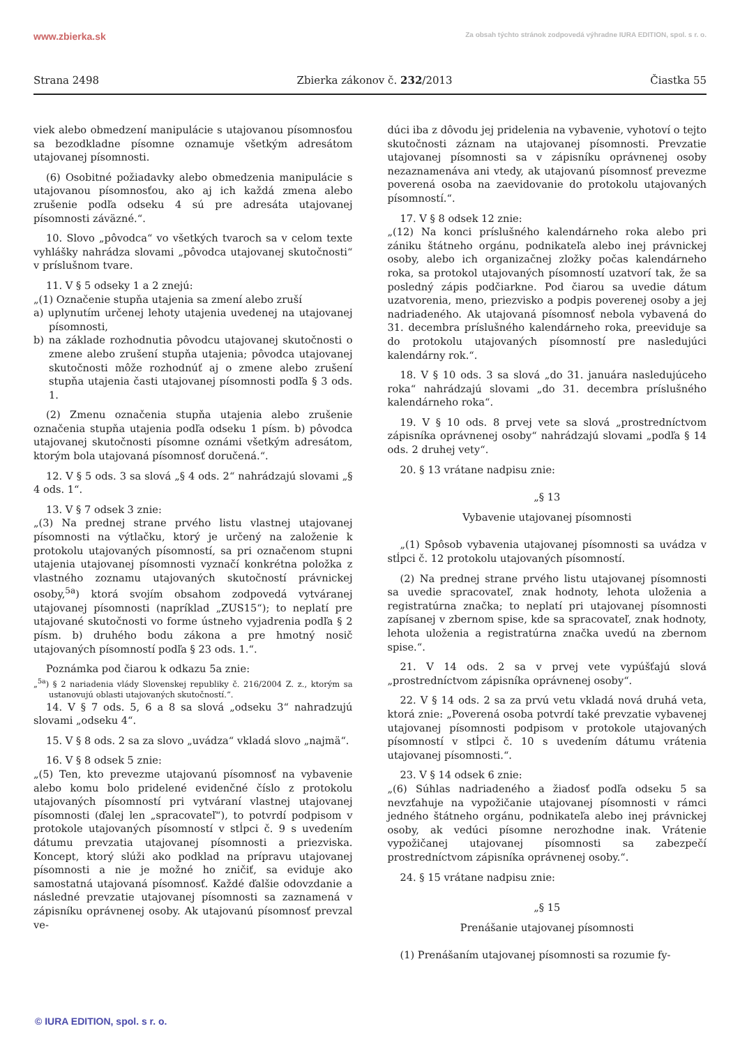www.zbierka.sk Za obsah týchto stránok zodpovedá výhradne IURA EDITION, spol. s r. o.
Strana 2498 Zbierka zákonov č. 232/2013 Čiastka 55
viek alebo obmedzení manipulácie s utajovanou písomnosťou sa bezodkladne písomne oznamuje všetkým adresátom utajovanej písomnosti.
(6) Osobitné požiadavky alebo obmedzenia manipulácie s utajovanou písomnosťou, ako aj ich každá zmena alebo zrušenie podľa odseku 4 sú pre adresáta utajovanej písomnosti záväzné.“.
10. Slovo „pôvodca“ vo všetkých tvaroch sa v celom texte vyhlášky nahrádza slovami „pôvodca utajovanej skutočnosti“ v príslušnom tvare.
11. V § 5 odseky 1 a 2 znejú:
„(1) Označenie stupňa utajenia sa zmení alebo zruší
a) uplynutím určenej lehoty utajenia uvedenej na utajovanej písomnosti,
b) na základe rozhodnutia pôvodcu utajovanej skutočnosti o zmene alebo zrušení stupňa utajenia; pôvodca utajovanej skutočnosti môže rozhodnúť aj o zmene alebo zrušení stupňa utajenia časti utajovanej písomnosti podľa § 3 ods. 1.
(2) Zmenu označenia stupňa utajenia alebo zrušenie označenia stupňa utajenia podľa odseku 1 písm. b) pôvodca utajovanej skutočnosti písomne oznámi všetkým adresátom, ktorým bola utajovaná písomnosť doručená.“.
12. V § 5 ods. 3 sa slová „§ 4 ods. 2“ nahrádzajú slovami „§ 4 ods. 1“.
13. V § 7 odsek 3 znie:
„(3) Na prednej strane prvého listu vlastnej utajovanej písomnosti na výtlačku, ktorý je určený na založenie k protokolu utajovaných písomností, sa pri označenom stupni utajenia utajovanej písomnosti vyznačí konkrétna položka z vlastného zoznamu utajovaných skutočností právnickej osoby,<sup>5a</sup>) ktorá svojím obsahom zodpovedá vytváranej utajovanej písomnosti (napríklad „ZUS15“); to neplatí pre utajované skutočnosti vo forme ústneho vyjadrenia podľa § 2 písm. b) druhého bodu zákona a pre hmotný nosič utajovaných písomností podľa § 23 ods. 1.“.
Poznámka pod čiarou k odkazu 5a znie:
„<sup>5a</sup>) § 2 nariadenia vlády Slovenskej republiky č. 216/2004 Z. z., ktorým sa ustanovujú oblasti utajovaných skutočností.“.
14. V § 7 ods. 5, 6 a 8 sa slová „odseku 3“ nahradzujú slovami „odseku 4“.
15. V § 8 ods. 2 sa za slovo „uvádza“ vkladá slovo „najmä“.
16. V § 8 odsek 5 znie:
„(5) Ten, kto prevezme utajovanú písomnosť na vybavenie alebo komu bolo pridelené evidenčné číslo z protokolu utajovaných písomností pri vytváraní vlastnej utajovanej písomnosti (ďalej len „spracovateľ“), to potvrdí podpisom v protokole utajovaných písomností v stĺpci č. 9 s uvedením dátumu prevzatia utajovanej písomnosti a priezviska. Koncept, ktorý slúži ako podklad na prípravu utajovanej písomnosti a nie je možné ho zničiť, sa eviduje ako samostatná utajovaná písomnosť. Každé ďalšie odovzdanie a následné prevzatie utajovanej písomnosti sa zaznamená v zápisníku oprávnenej osoby. Ak utajovanú písomnosť prevzal ve-
dúci iba z dôvodu jej pridelenia na vybavenie, vyhotoví o tejto skutočnosti záznam na utajovanej písomnosti. Prevzatie utajovanej písomnosti sa v zápisníku oprávnenej osoby nezaznamenáva ani vtedy, ak utajovanú písomnosť prevezme poverená osoba na zaevidovanie do protokolu utajovaných písomností.“.
17. V § 8 odsek 12 znie:
„(12) Na konci príslušného kalendárneho roka alebo pri zániku štátneho orgánu, podnikateľa alebo inej právnickej osoby, alebo ich organizačnej zložky počas kalendárneho roka, sa protokol utajovaných písomností uzatvorí tak, že sa posledný zápis podčiarkne. Pod čiarou sa uvedie dátum uzatvorenia, meno, priezvisko a podpis poverenej osoby a jej nadriadeného. Ak utajovaná písomnosť nebola vybavená do 31. decembra príslušného kalendárneho roka, preeviduje sa do protokolu utajovaných písomností pre nasledujúci kalendárny rok.“.
18. V § 10 ods. 3 sa slová „do 31. januára nasledujúceho roka“ nahrádzajú slovami „do 31. decembra príslušného kalendárneho roka“.
19. V § 10 ods. 8 prvej vete sa slová „prostredníctvom zápisníka oprávnenej osoby“ nahrádzajú slovami „podľa § 14 ods. 2 druhej vety“.
20. § 13 vrátane nadpisu znie:
„§ 13
Vybavenie utajovanej písomnosti
„(1) Spôsob vybavenia utajovanej písomnosti sa uvádza v stĺpci č. 12 protokolu utajovaných písomností.
(2) Na prednej strane prvého listu utajovanej písomnosti sa uvedie spracovateľ, znak hodnoty, lehota uloženia a registratúrna značka; to neplatí pri utajovanej písomnosti zapísanej v zbernom spise, kde sa spracovateľ, znak hodnoty, lehota uloženia a registratúrna značka uvedú na zbernom spise.“.
21. V 14 ods. 2 sa v prvej vete vypúšťajú slová „prostredníctvom zápisníka oprávnenej osoby“.
22. V § 14 ods. 2 sa za prvú vetu vkladá nová druhá veta, ktorá znie: „Poverená osoba potvrdí také prevzatie vybavenej utajovanej písomnosti podpisom v protokole utajovaných písomností v stĺpci č. 10 s uvedením dátumu vrátenia utajovanej písomnosti.“.
23. V § 14 odsek 6 znie:
„(6) Súhlas nadriadeného a žiadosť podľa odseku 5 sa nevzťahuje na vypožičanie utajovanej písomnosti v rámci jedného štátneho orgánu, podnikateľa alebo inej právnickej osoby, ak vedúci písomne nerozhodne inak. Vrátenie vypožičanej utajovanej písomnosti sa zabezpečí prostredníctvom zápisníka oprávnenej osoby.“.
24. § 15 vrátane nadpisu znie:
„§ 15
Prenášanie utajovanej písomnosti
(1) Prenášaním utajovanej písomnosti sa rozumie fy-
© IURA EDITION, spol. s r. o.